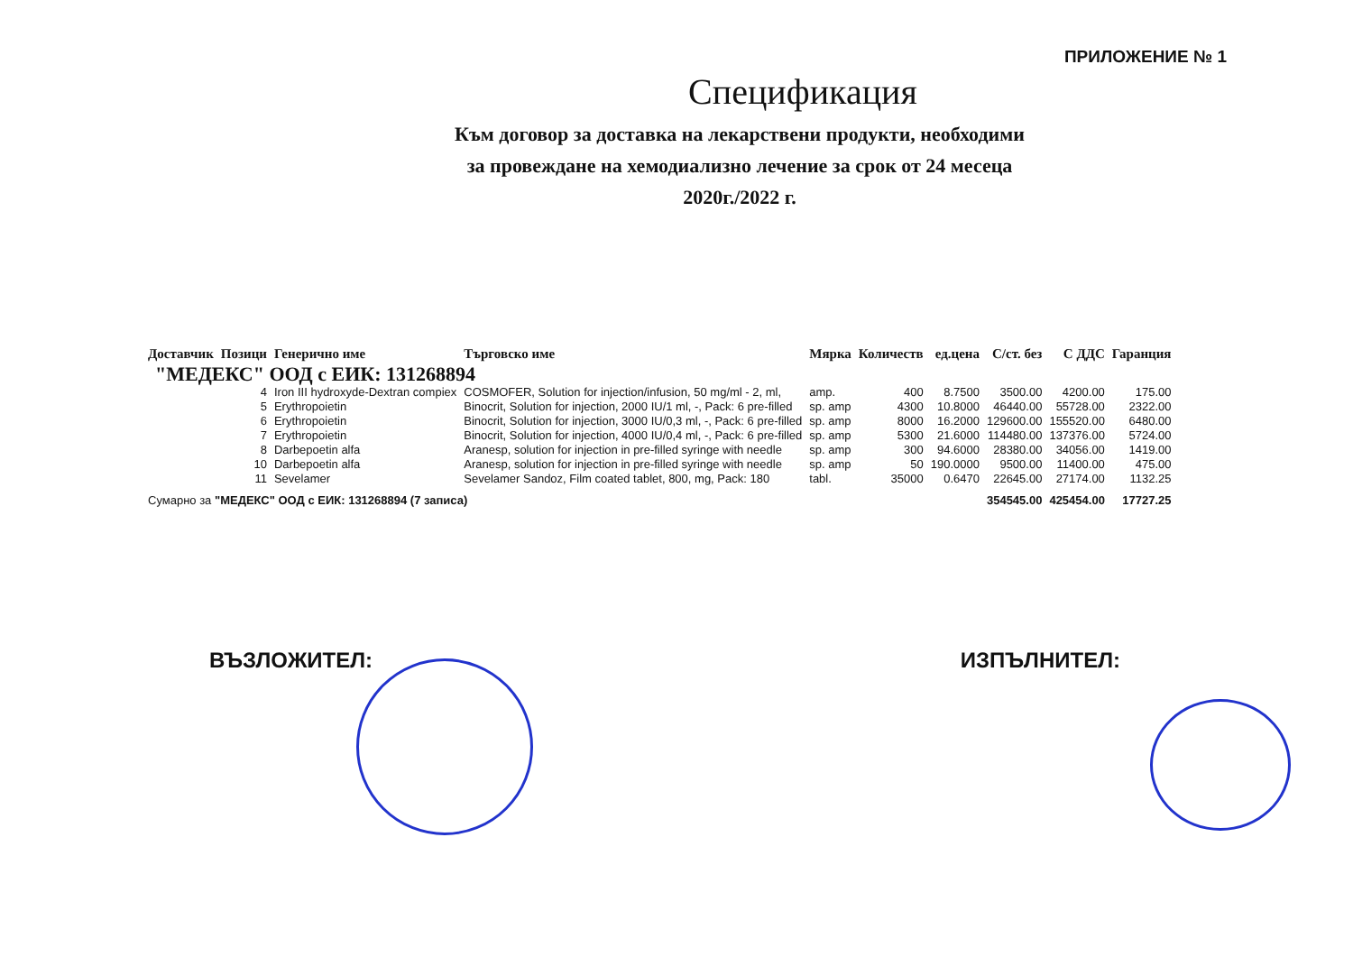ПРИЛОЖЕНИЕ № 1
Спецификация
Към договор за доставка на лекарствени продукти, необходими
за провеждане на хемодиализно лечение за срок от 24 месеца
2020г./2022 г.
| Доставчик | Позици | Генерично име | Търговско име | Мярка | Количеств | ед.цена | С/ст. без | С ДДС | Гаранция |
| --- | --- | --- | --- | --- | --- | --- | --- | --- | --- |
| "МЕДЕКС" ООД с ЕИК: 131268894 | | | | | | | | | |
| | 4 | Iron III hydroxyde-Dextran compiex | COSMOFER, Solution for injection/infusion, 50 mg/ml - 2, ml, | amp. | 400 | 8.7500 | 3500.00 | 4200.00 | 175.00 |
| | 5 | Erythropoietin | Binocrit, Solution for injection, 2000 IU/1 ml, -, Pack: 6 pre-filled | sp. amp | 4300 | 10.8000 | 46440.00 | 55728.00 | 2322.00 |
| | 6 | Erythropoietin | Binocrit, Solution for injection, 3000 IU/0,3 ml, -, Pack: 6 pre-filled | sp. amp | 8000 | 16.2000 | 129600.00 | 155520.00 | 6480.00 |
| | 7 | Erythropoietin | Binocrit, Solution for injection, 4000 IU/0,4 ml, -, Pack: 6 pre-filled | sp. amp | 5300 | 21.6000 | 114480.00 | 137376.00 | 5724.00 |
| | 8 | Darbepoetin alfa | Aranesp, solution for injection in pre-filled syringe with needle | sp. amp | 300 | 94.6000 | 28380.00 | 34056.00 | 1419.00 |
| | 10 | Darbepoetin alfa | Aranesp, solution for injection in pre-filled syringe with needle | sp. amp | 50 | 190.0000 | 9500.00 | 11400.00 | 475.00 |
| | 11 | Sevelamer | Sevelamer Sandoz, Film coated tablet, 800, mg, Pack: 180 | tabl. | 35000 | 0.6470 | 22645.00 | 27174.00 | 1132.25 |
| Сумарно за "МЕДЕКС" ООД с ЕИК: 131268894 (7 записа) | | | | | | | 354545.00 | 425454.00 | 17727.25 |
ВЪЗЛОЖИТЕЛ: ИЗПЪЛНИТЕЛ: